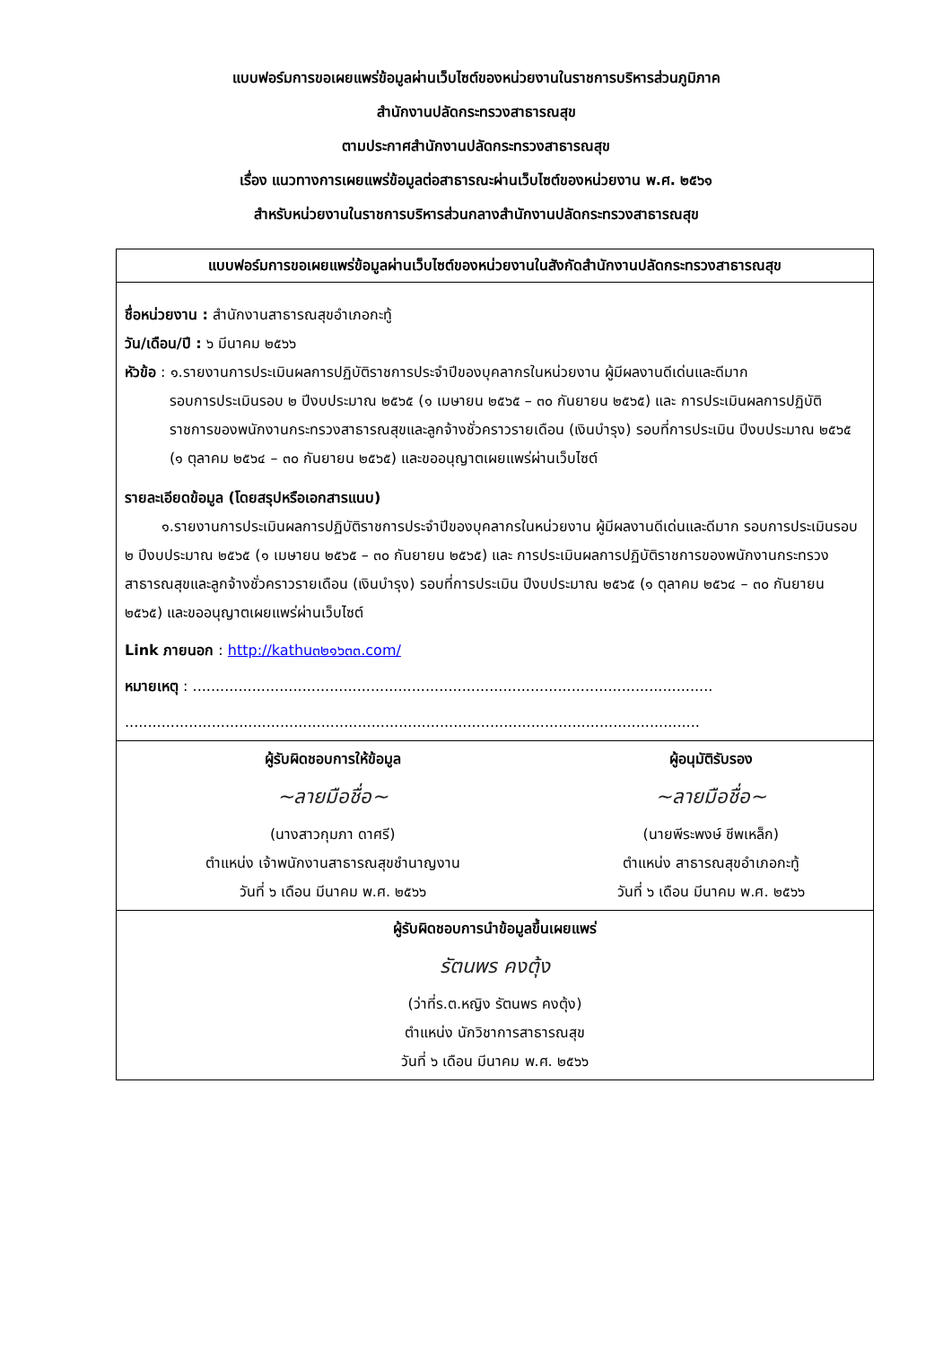แบบฟอร์มการขอเผยแพร่ข้อมูลผ่านเว็บไซต์ของหน่วยงานในราชการบริหารส่วนภูมิภาค
สำนักงานปลัดกระทรวงสาธารณสุข
ตามประกาศสำนักงานปลัดกระทรวงสาธารณสุข
เรื่อง แนวทางการเผยแพร่ข้อมูลต่อสาธารณะผ่านเว็บไซต์ของหน่วยงาน พ.ศ. ๒๕๖๑
สำหรับหน่วยงานในราชการบริหารส่วนกลางสำนักงานปลัดกระทรวงสาธารณสุข
| แบบฟอร์มการขอเผยแพร่ข้อมูลผ่านเว็บไซต์ของหน่วยงานในสังกัดสำนักงานปลัดกระทรวงสาธารณสุข | |
| --- | --- |
| ชื่อหน่วยงาน : สำนักงานสาธารณสุขอำเภอกะทู้ วัน/เดือน/ปี : ๖ มีนาคม ๒๕๖๖ หัวข้อ : ๑.รายงานการประเมินผลการปฏิบัติราชการประจำปีของบุคลากรในหน่วยงาน ผู้มีผลงานดีเด่นและดีมาก รอบการประเมินรอบ ๒ ปีงบประมาณ ๒๕๖๕ (๑ เมษายน ๒๕๖๕ – ๓๐ กันยายน ๒๕๖๕) และ การประเมินผลการปฏิบัติราชการของพนักงานกระทรวงสาธารณสุขและลูกจ้างชั่วคราวรายเดือน (เงินบำรุง) รอบที่การประเมิน ปีงบประมาณ ๒๕๖๕ (๑ ตุลาคม ๒๕๖๔ – ๓๐ กันยายน ๒๕๖๕) และขออนุญาตเผยแพร่ผ่านเว็บไซต์ รายละเอียดข้อมูล (โดยสรุปหรือเอกสารแนบ) ๑.รายงานการประเมินผลการปฏิบัติราชการประจำปีของบุคลากรในหน่วยงาน ผู้มีผลงานดีเด่นและดีมาก รอบการประเมินรอบ ๒ ปีงบประมาณ ๒๕๖๕ (๑ เมษายน ๒๕๖๕ – ๓๐ กันยายน ๒๕๖๕) และ การประเมินผลการปฏิบัติราชการของพนักงานกระทรวงสาธารณสุขและลูกจ้างชั่วคราวรายเดือน (เงินบำรุง) รอบที่การประเมิน ปีงบประมาณ ๒๕๖๕ (๑ ตุลาคม ๒๕๖๔ – ๓๐ กันยายน ๒๕๖๕) และขออนุญาตเผยแพร่ผ่านเว็บไซต์ Link ภายนอก : http://kathu๓๒๑๖๓๓.com/ หมายเหตุ : .................................................................................................................. .............................................................................................................................. | |
| ผู้รับผิดชอบการให้ข้อมูล ~ลายมือชื่อ~ (นางสาวกุมภา ดาศรี) ตำแหน่ง เจ้าพนักงานสาธารณสุขชำนาญงาน วันที่ ๖ เดือน มีนาคม พ.ศ. ๒๕๖๖ | ผู้อนุมัติรับรอง ~ลายมือชื่อ~ (นายพีระพงษ์ ชีพเหล็ก) ตำแหน่ง สาธารณสุขอำเภอกะทู้ วันที่ ๖ เดือน มีนาคม พ.ศ. ๒๕๖๖ |
| ผู้รับผิดชอบการนำข้อมูลขึ้นเผยแพร่ รัตนพร คงตุ้ง (ว่าที่ร.ต.หญิง รัตนพร คงตุ้ง) ตำแหน่ง นักวิชาการสาธารณสุข วันที่ ๖ เดือน มีนาคม พ.ศ. ๒๕๖๖ | |